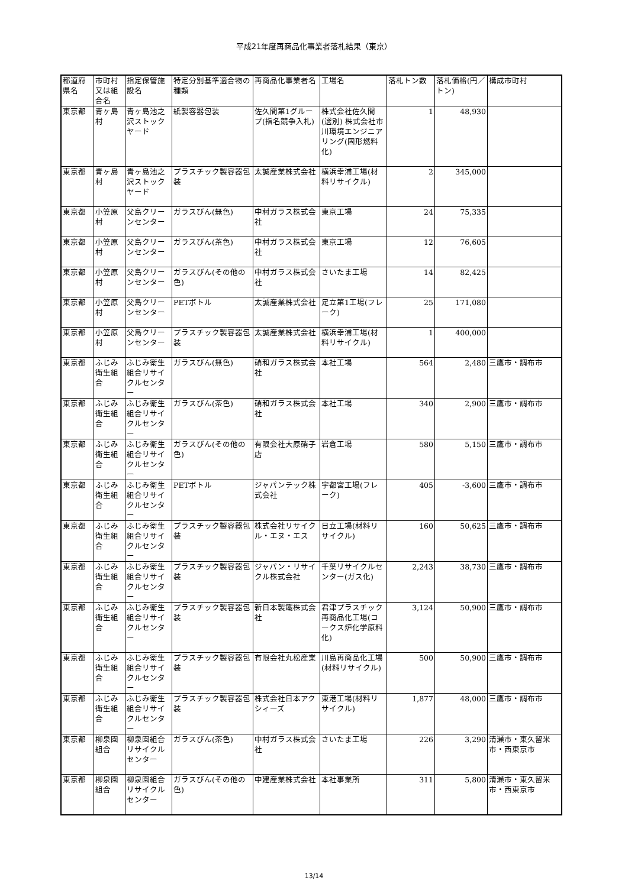平成21年度再商品化事業者落札結果（東京）
| 都道府県名 | 市町村又は組合名 | 指定保管施設名 | 特定分別基準適合物の種類 | 再商品化事業者名 | 工場名 | 落札トン数 | 落札価格(円／トン) | 構成市町村 |
| --- | --- | --- | --- | --- | --- | --- | --- | --- |
| 東京都 | 青ヶ島村 | 青ヶ島池之沢ストックヤード | 紙製容器包装 | 佐久間第1グループ(指名競争入札) | 株式会社佐久間(選別) 株式会社市川環境エンジニアリング(固形燃料化) | 1 | 48,930 | |
| 東京都 | 青ヶ島村 | 青ヶ島池之沢ストックヤード | プラスチック製容器包装 | 太誠産業株式会社 | 横浜幸浦工場(材料リサイクル) | 2 | 345,000 | |
| 東京都 | 小笠原村 | 父島クリーンセンター | ガラスびん(無色) | 中村ガラス株式会社 | 東京工場 | 24 | 75,335 | |
| 東京都 | 小笠原村 | 父島クリーンセンター | ガラスびん(茶色) | 中村ガラス株式会社 | 東京工場 | 12 | 76,605 | |
| 東京都 | 小笠原村 | 父島クリーンセンター | ガラスびん(その他の色) | 中村ガラス株式会社 | さいたま工場 | 14 | 82,425 | |
| 東京都 | 小笠原村 | 父島クリーンセンター | PETボトル | 太誠産業株式会社 | 足立第1工場(フレーク) | 25 | 171,080 | |
| 東京都 | 小笠原村 | 父島クリーンセンター | プラスチック製容器包装 | 太誠産業株式会社 | 横浜幸浦工場(材料リサイクル) | 1 | 400,000 | |
| 東京都 | ふじみ衛生組合 | ふじみ衛生組合リサイクルセンター | ガラスびん(無色) | 硝和ガラス株式会社 | 本社工場 | 564 | 2,480 | 三鷹市・調布市 |
| 東京都 | ふじみ衛生組合 | ふじみ衛生組合リサイクルセンター | ガラスびん(茶色) | 硝和ガラス株式会社 | 本社工場 | 340 | 2,900 | 三鷹市・調布市 |
| 東京都 | ふじみ衛生組合 | ふじみ衛生組合リサイクルセンター | ガラスびん(その他の色) | 有限会社大原硝子店 | 岩倉工場 | 580 | 5,150 | 三鷹市・調布市 |
| 東京都 | ふじみ衛生組合 | ふじみ衛生組合リサイクルセンター | PETボトル | ジャパンテック株式会社 | 宇都宮工場(フレーク) | 405 | -3,600 | 三鷹市・調布市 |
| 東京都 | ふじみ衛生組合 | ふじみ衛生組合リサイクルセンター | プラスチック製容器包装 | 株式会社リサイクル・エヌ・エス | 日立工場(材料リサイクル) | 160 | 50,625 | 三鷹市・調布市 |
| 東京都 | ふじみ衛生組合 | ふじみ衛生組合リサイクルセンター | プラスチック製容器包装 | ジャパン・リサイクル株式会社 | 千葉リサイクルセンター(ガス化) | 2,243 | 38,730 | 三鷹市・調布市 |
| 東京都 | ふじみ衛生組合 | ふじみ衛生組合リサイクルセンター | プラスチック製容器包装 | 新日本製鐵株式会社 | 君津プラスチック再商品化工場(コークス炉化学原料化) | 3,124 | 50,900 | 三鷹市・調布市 |
| 東京都 | ふじみ衛生組合 | ふじみ衛生組合リサイクルセンター | プラスチック製容器包装 | 有限会社丸松産業 | 川島再商品化工場(材料リサイクル) | 500 | 50,900 | 三鷹市・調布市 |
| 東京都 | ふじみ衛生組合 | ふじみ衛生組合リサイクルセンター | プラスチック製容器包装 | 株式会社日本アクシィーズ | 東港工場(材料リサイクル) | 1,877 | 48,000 | 三鷹市・調布市 |
| 東京都 | 柳泉園組合 | 柳泉園組合リサイクルセンター | ガラスびん(茶色) | 中村ガラス株式会社 | さいたま工場 | 226 | 3,290 | 清瀬市・東久留米市・西東京市 |
| 東京都 | 柳泉園組合 | 柳泉園組合リサイクルセンター | ガラスびん(その他の色) | 中建産業株式会社 | 本社事業所 | 311 | 5,800 | 清瀬市・東久留米市・西東京市 |
13/14